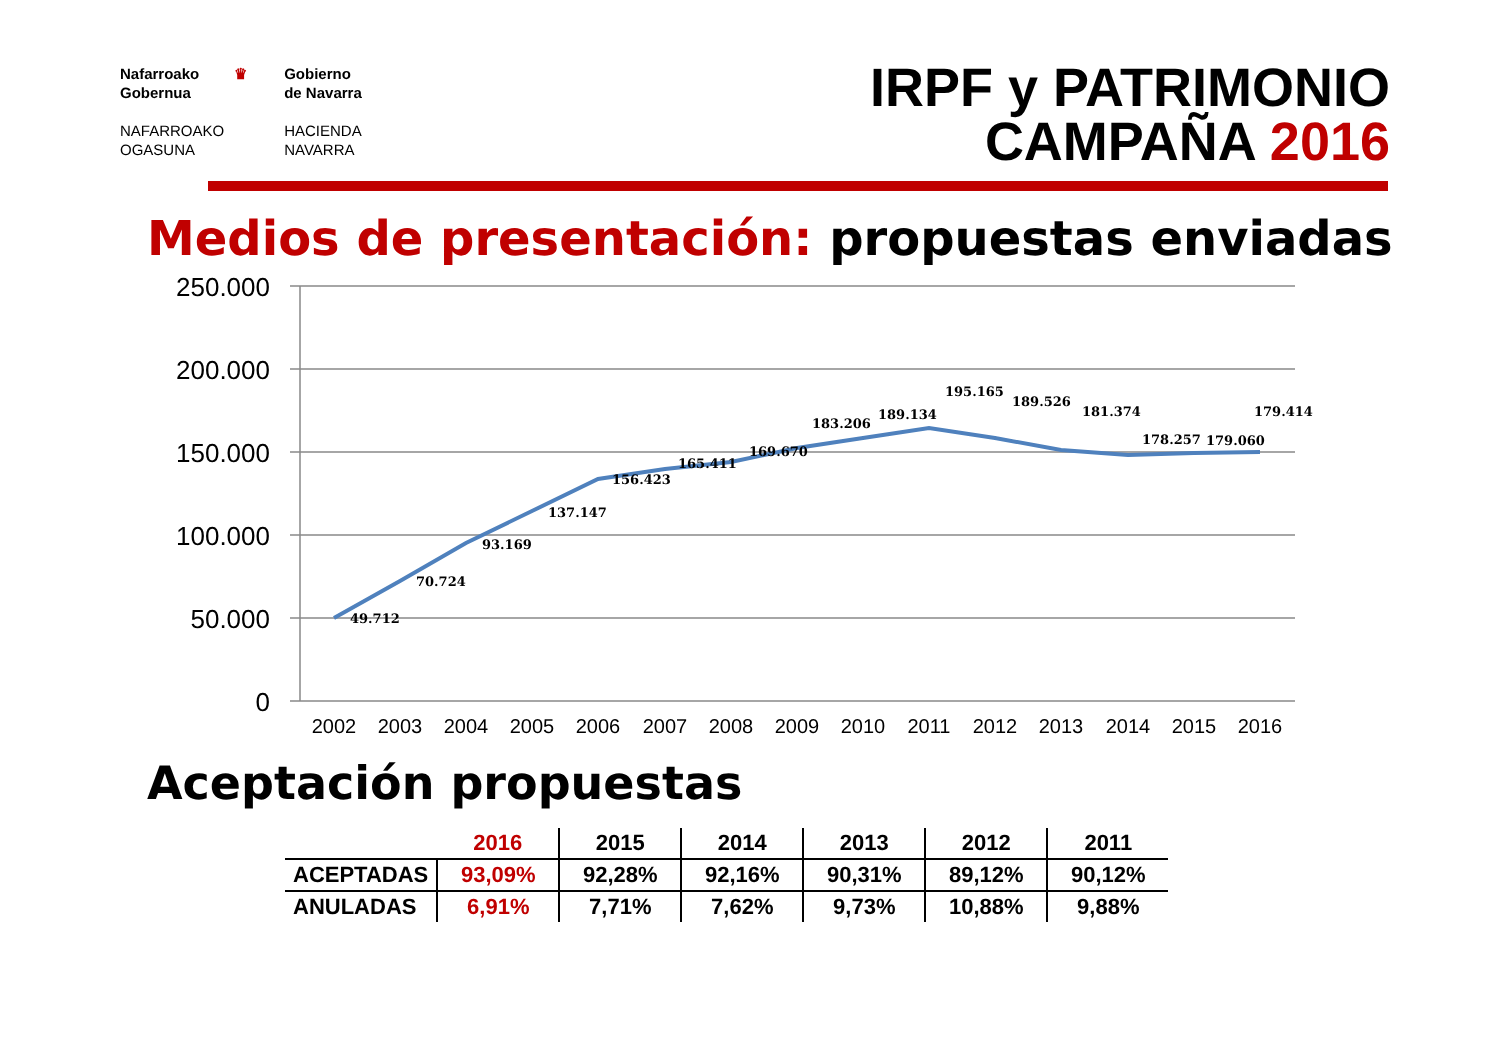Nafarroako
Gobernua
NAFARROAKO
OGASUNA
♛
Gobierno
de Navarra
HACIENDA
NAVARRA
IRPF y PATRIMONIO
CAMPAÑA 2016
Medios de presentación: propuestas enviadas
250.000
200.000
150.000
100.000
50.000
0
49.712
70.724
93.169
137.147
156.423
165.411
169.670
183.206
189.134
195.165
189.526
181.374
178.257
179.060
179.414
2002
2003
2004
2005
2006
2007
2008
2009
2010
2011
2012
2013
2014
2015
2016
Aceptación propuestas
| | 2016 | 2015 | 2014 | 2013 | 2012 | 2011 |
| ACEPTADAS | 93,09% | 92,28% | 92,16% | 90,31% | 89,12% | 90,12% |
| ANULADAS | 6,91% | 7,71% | 7,62% | 9,73% | 10,88% | 9,88% |